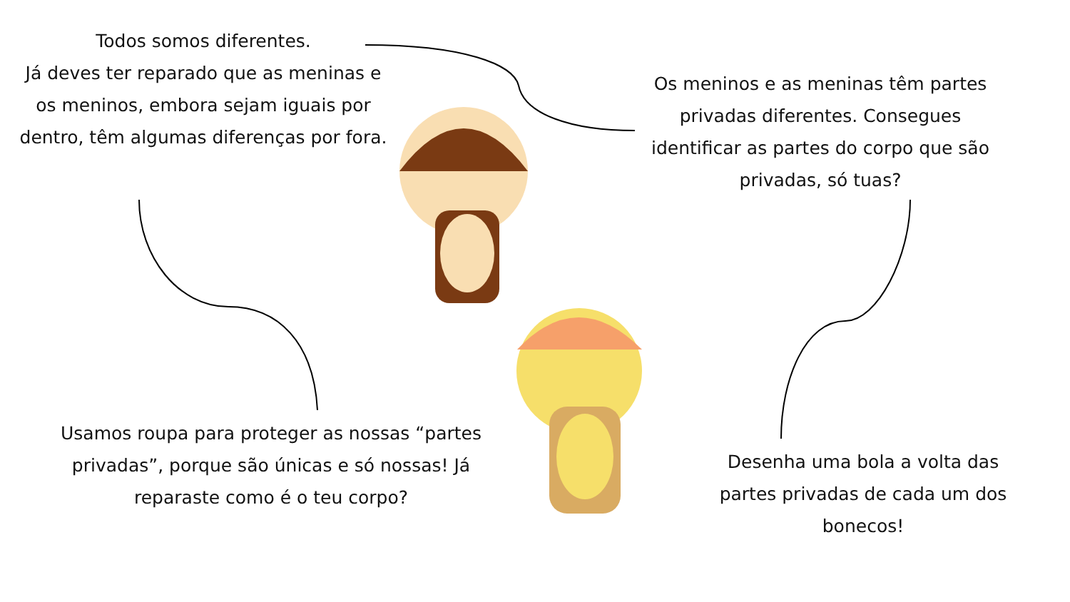Todos somos diferentes.
Já deves ter reparado que as meninas e os meninos, embora sejam iguais por dentro, têm algumas diferenças por fora.
Os meninos e as meninas têm partes privadas diferentes. Consegues identificar as partes do corpo que são privadas, só tuas?
Usamos roupa para proteger as nossas “partes privadas”, porque são únicas e só nossas! Já reparaste como é o teu corpo?
Desenha uma bola a volta das partes privadas de cada um dos bonecos!